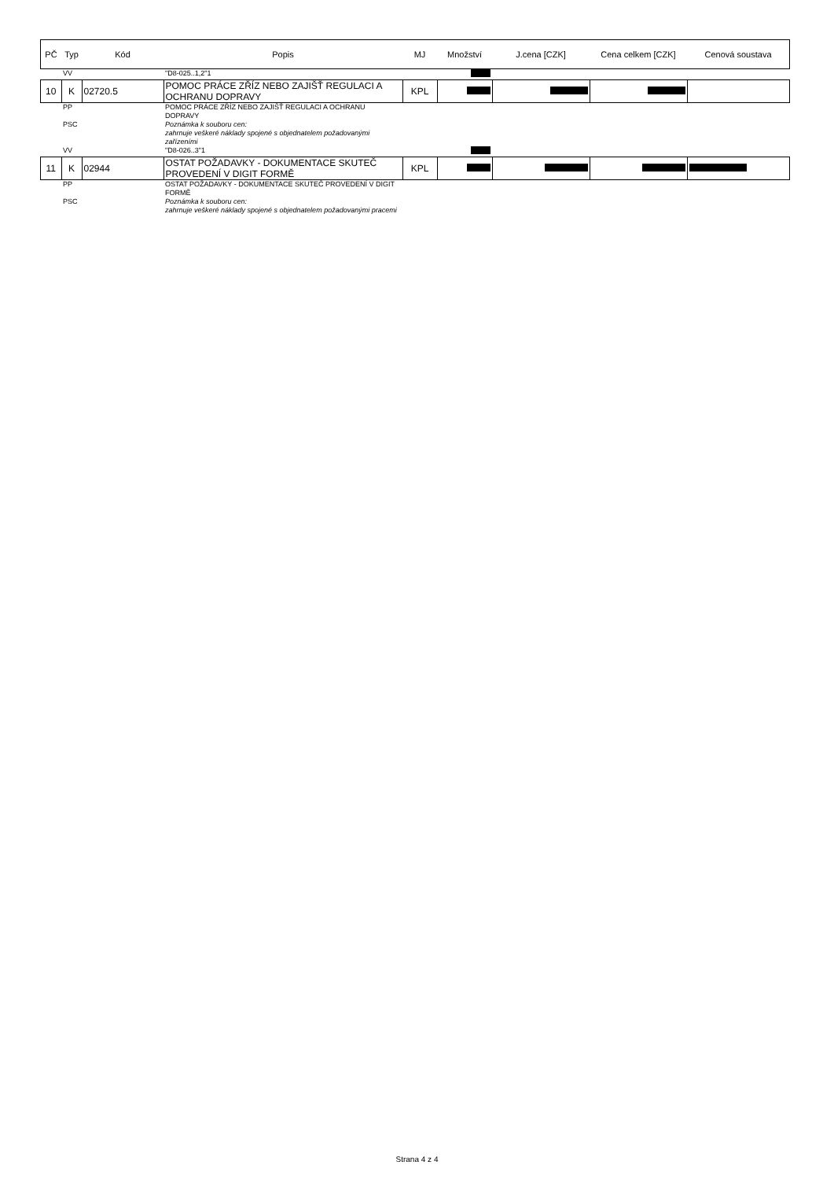| PČ | Typ | Kód | Popis | MJ | Množství | J.cena [CZK] | Cena celkem [CZK] | Cenová soustava |
| --- | --- | --- | --- | --- | --- | --- | --- | --- |
| | VV | | "D8-025..1,2"1 | | | | | |
| 10 | K | 02720.5 | POMOC PRÁCE ZŘÍZ NEBO ZAJIŠŤ REGULACI A OCHRANU DOPRAVY | KPL | | | | |
| | PP | | POMOC PRÁCE ZŘÍZ NEBO ZAJIŠŤ REGULACI A OCHRANU DOPRAVY | | | | | |
| | PSC | | Poznámka k souboru cen: zahrnuje veškeré náklady spojené s objednatelem požadovanými zařízeními | | | | | |
| | VV | | "D8-026..3"1 | | | | | |
| 11 | K | 02944 | OSTAT POŽADAVKY - DOKUMENTACE SKUTEČ PROVEDENÍ V DIGIT FORMĚ | KPL | | | | |
| | PP | | OSTAT POŽADAVKY - DOKUMENTACE SKUTEČ PROVEDENÍ V DIGIT FORMĚ | | | | | |
| | PSC | | Poznámka k souboru cen: zahrnuje veškeré náklady spojené s objednatelem požadovanými pracemi | | | | | |
Strana 4 z 4